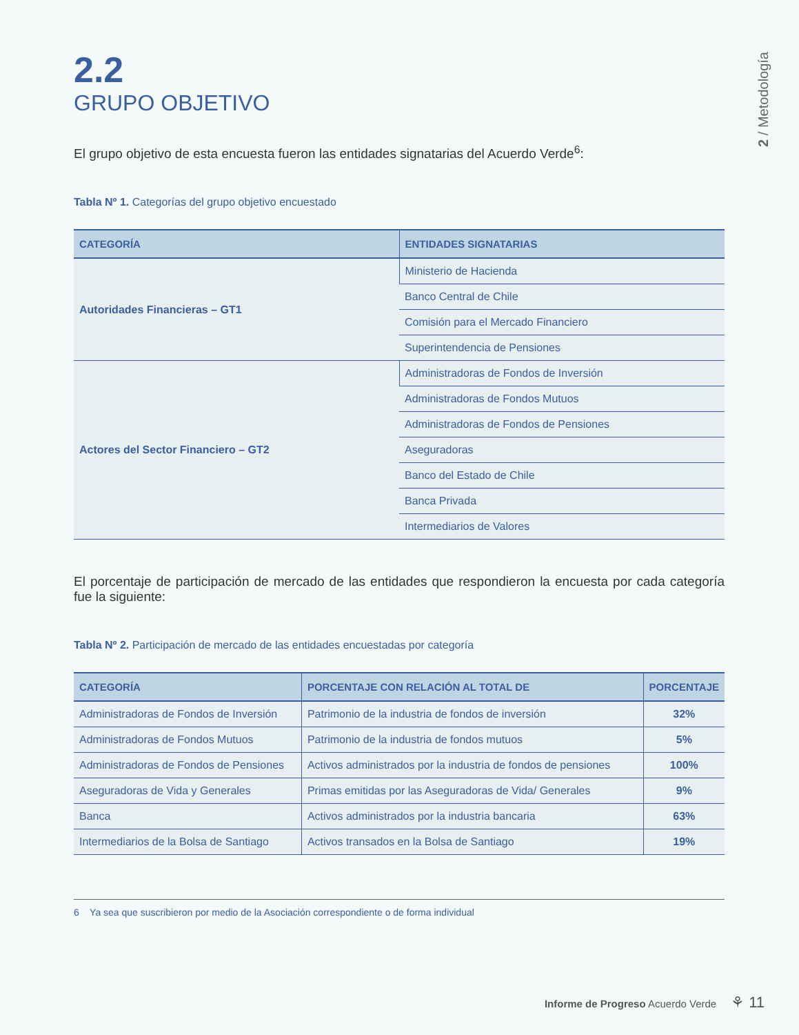2 / Metodología
2.2
GRUPO OBJETIVO
El grupo objetivo de esta encuesta fueron las entidades signatarias del Acuerdo Verde<sup>6</sup>:
Tabla Nº 1. Categorías del grupo objetivo encuestado
| CATEGORÍA | ENTIDADES SIGNATARIAS |
| --- | --- |
| Autoridades Financieras – GT1 | Ministerio de Hacienda |
| | Banco Central de Chile |
| | Comisión para el Mercado Financiero |
| | Superintendencia de Pensiones |
| Actores del Sector Financiero – GT2 | Administradoras de Fondos de Inversión |
| | Administradoras de Fondos Mutuos |
| | Administradoras de Fondos de Pensiones |
| | Aseguradoras |
| | Banco del Estado de Chile |
| | Banca Privada |
| | Intermediarios de Valores |
El porcentaje de participación de mercado de las entidades que respondieron la encuesta por cada categoría fue la siguiente:
Tabla Nº 2. Participación de mercado de las entidades encuestadas por categoría
| CATEGORÍA | PORCENTAJE CON RELACIÓN AL TOTAL DE | PORCENTAJE |
| --- | --- | --- |
| Administradoras de Fondos de Inversión | Patrimonio de la industria de fondos de inversión | 32% |
| Administradoras de Fondos Mutuos | Patrimonio de la industria de fondos mutuos | 5% |
| Administradoras de Fondos de Pensiones | Activos administrados por la industria de fondos de pensiones | 100% |
| Aseguradoras de Vida y Generales | Primas emitidas por las Aseguradoras de Vida/ Generales | 9% |
| Banca | Activos administrados por la industria bancaria | 63% |
| Intermediarios de la Bolsa de Santiago | Activos transados en la Bolsa de Santiago | 19% |
6 Ya sea que suscribieron por medio de la Asociación correspondiente o de forma individual
Informe de Progreso Acuerdo Verde ⚘ 11